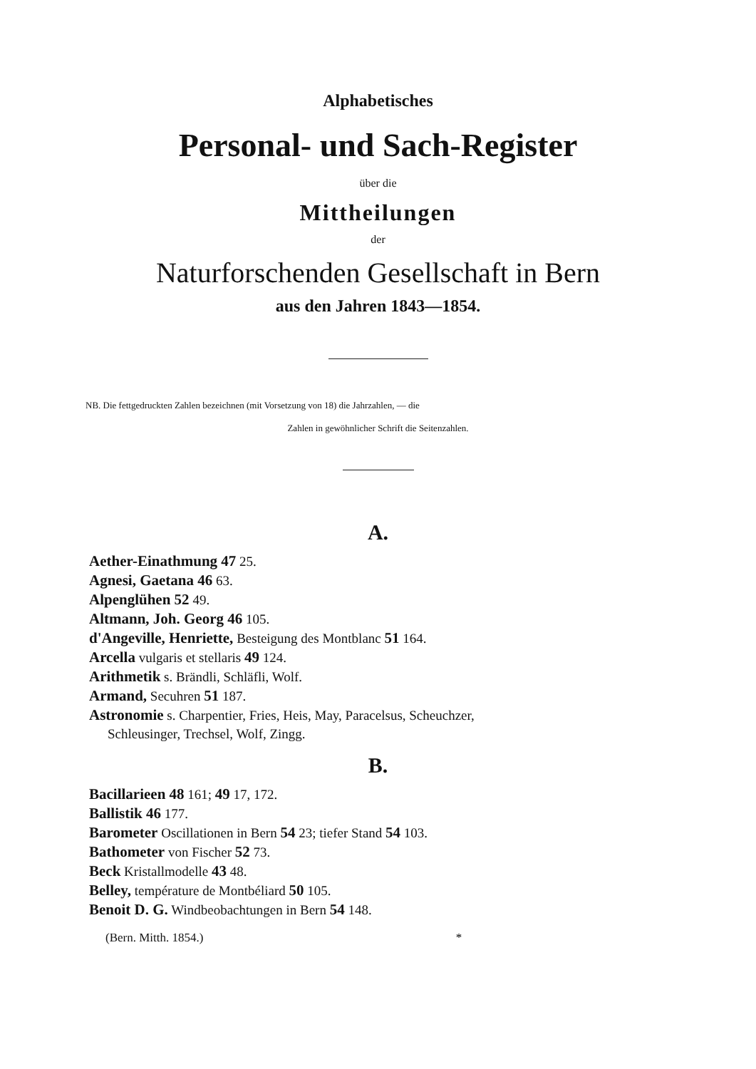Alphabetisches
Personal- und Sach-Register
über die
Mittheilungen
der
Naturforschenden Gesellschaft in Bern
aus den Jahren 1843—1854.
NB. Die fettgedruckten Zahlen bezeichnen (mit Vorsetzung von 18) die Jahrzahlen, — die
Zahlen in gewöhnlicher Schrift die Seitenzahlen.
A.
Aether-Einathmung 47 25.
Agnesi, Gaetana 46 63.
Alpenglühen 52 49.
Altmann, Joh. Georg 46 105.
d'Angeville, Henriette, Besteigung des Montblanc 51 164.
Arcella vulgaris et stellaris 49 124.
Arithmetik s. Brändli, Schläfli, Wolf.
Armand, Secuhren 51 187.
Astronomie s. Charpentier, Fries, Heis, May, Paracelsus, Scheuchzer,
Schleusinger, Trechsel, Wolf, Zingg.
B.
Bacillarieen 48 161; 49 17, 172.
Ballistik 46 177.
Barometer Oscillationen in Bern 54 23; tiefer Stand 54 103.
Bathometer von Fischer 52 73.
Beck Kristallmodelle 43 48.
Belley, température de Montbéliard 50 105.
Benoit D. G. Windbeobachtungen in Bern 54 148.
(Bern. Mitth. 1854.) *